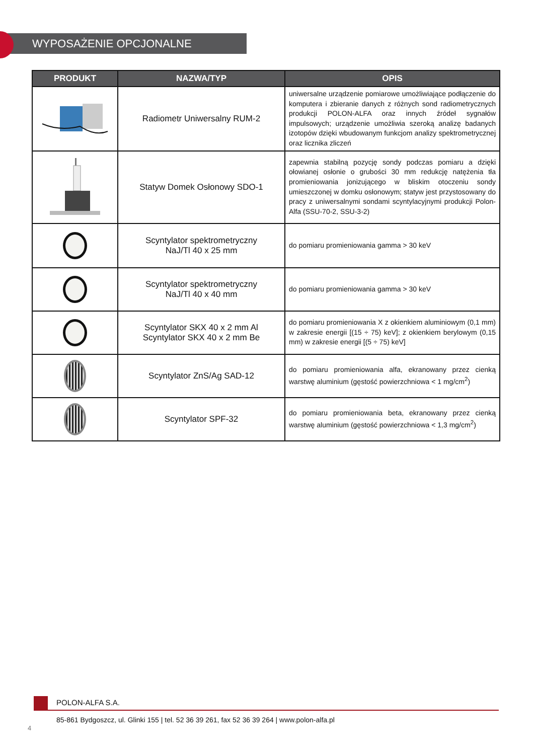WYPOSAŻENIE OPCJONALNE
| PRODUKT | NAZWA/TYP | OPIS |
| --- | --- | --- |
| | Radiometr Uniwersalny RUM-2 | uniwersalne urządzenie pomiarowe umożliwiające podłączenie do komputera i zbieranie danych z różnych sond radiometrycznych produkcji POLON-ALFA oraz innych źródeł sygnałów impulsowych; urządzenie umożliwia szeroką analizę badanych izotopów dzięki wbudowanym funkcjom analizy spektrometrycznej oraz licznika zliczeń |
| | Statyw Domek Osłonowy SDO-1 | zapewnia stabilną pozycję sondy podczas pomiaru a dzięki ołowianej osłonie o grubości 30 mm redukcję natężenia tła promieniowania jonizującego w bliskim otoczeniu sondy umieszczonej w domku osłonowym; statyw jest przystosowany do pracy z uniwersalnymi sondami scyntylacyjnymi produkcji Polon-Alfa (SSU-70-2, SSU-3-2) |
| | Scyntylator spektrometryczny NaJ/Tl 40 x 25 mm | do pomiaru promieniowania gamma > 30 keV |
| | Scyntylator spektrometryczny NaJ/Tl 40 x 40 mm | do pomiaru promieniowania gamma > 30 keV |
| | Scyntylator SKX 40 x 2 mm Al Scyntylator SKX 40 x 2 mm Be | do pomiaru promieniowania X z okienkiem aluminiowym (0,1 mm) w zakresie energii [(15 ÷ 75) keV]; z okienkiem berylowym (0,15 mm) w zakresie energii [(5 ÷ 75) keV] |
| | Scyntylator ZnS/Ag SAD-12 | do pomiaru promieniowania alfa, ekranowany przez cienką warstwę aluminium (gęstość powierzchniowa < 1 mg/cm<sup>2</sup>) |
| | Scyntylator SPF-32 | do pomiaru promieniowania beta, ekranowany przez cienką warstwę aluminium (gęstość powierzchniowa < 1,3 mg/cm<sup>2</sup>) |
POLON-ALFA S.A.
85-861 Bydgoszcz, ul. Glinki 155 | tel. 52 36 39 261, fax 52 36 39 264 | www.polon-alfa.pl
4